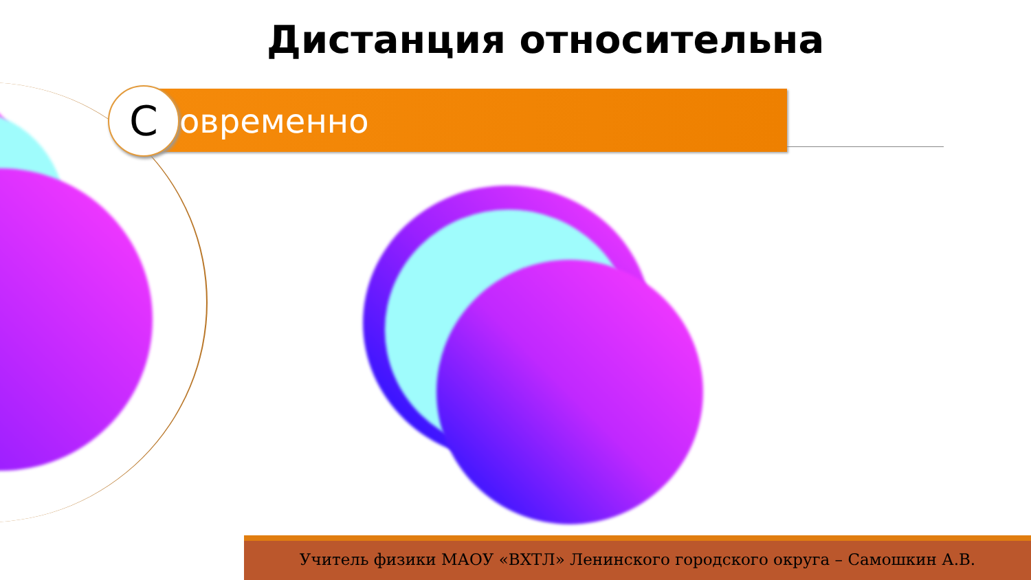Дистанция относительна
Современно
Учитель физики МАОУ «ВХТЛ» Ленинского городского округа – Самошкин А.В.